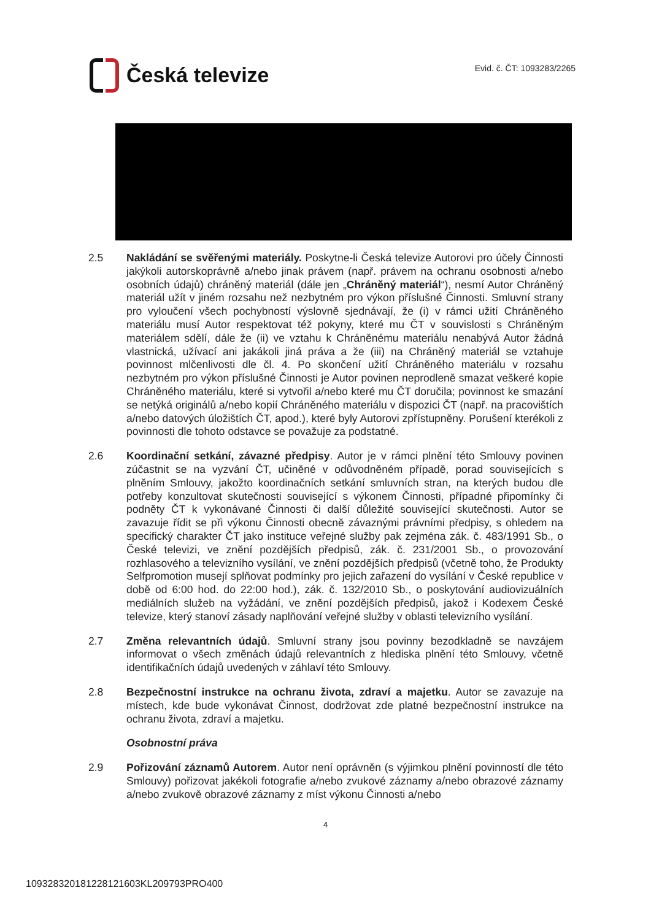Česká televize
Evid. č. ČT: 1093283/2265
2.5 Nakládání se svěřenými materiály. Poskytne-li Česká televize Autorovi pro účely Činnosti jakýkoli autorskoprávně a/nebo jinak právem (např. právem na ochranu osobnosti a/nebo osobních údajů) chráněný materiál (dále jen „Chráněný materiál“), nesmí Autor Chráněný materiál užít v jiném rozsahu než nezbytném pro výkon příslušné Činnosti. Smluvní strany pro vyloučení všech pochybností výslovně sjednávají, že (i) v rámci užití Chráněného materiálu musí Autor respektovat též pokyny, které mu ČT v souvislosti s Chráněným materiálem sdělí, dále že (ii) ve vztahu k Chráněnému materiálu nenabývá Autor žádná vlastnická, užívací ani jakákoli jiná práva a že (iii) na Chráněný materiál se vztahuje povinnost mlčenlivosti dle čl. 4. Po skončení užití Chráněného materiálu v rozsahu nezbytném pro výkon příslušné Činnosti je Autor povinen neprodleně smazat veškeré kopie Chráněného materiálu, které si vytvořil a/nebo které mu ČT doručila; povinnost ke smazání se netýká originálů a/nebo kopií Chráněného materiálu v dispozici ČT (např. na pracovištích a/nebo datových úložištích ČT, apod.), které byly Autorovi zpřístupněny. Porušení kterékoli z povinnosti dle tohoto odstavce se považuje za podstatné.
2.6 Koordinační setkání, závazné předpisy. Autor je v rámci plnění této Smlouvy povinen zúčastnit se na vyzvání ČT, učiněné v odůvodněném případě, porad souvisejících s plněním Smlouvy, jakožto koordinačních setkání smluvních stran, na kterých budou dle potřeby konzultovat skutečnosti související s výkonem Činnosti, případné připomínky či podněty ČT k vykonávané Činnosti či další důležité související skutečnosti. Autor se zavazuje řídit se při výkonu Činnosti obecně závaznými právními předpisy, s ohledem na specifický charakter ČT jako instituce veřejné služby pak zejména zák. č. 483/1991 Sb., o České televizi, ve znění pozdějších předpisů, zák. č. 231/2001 Sb., o provozování rozhlasového a televizního vysílání, ve znění pozdějších předpisů (včetně toho, že Produkty Selfpromotion musejí splňovat podmínky pro jejich zařazení do vysílání v České republice v době od 6:00 hod. do 22:00 hod.), zák. č. 132/2010 Sb., o poskytování audiovizuálních mediálních služeb na vyžádání, ve znění pozdějších předpisů, jakož i Kodexem České televize, který stanoví zásady naplňování veřejné služby v oblasti televizního vysílání.
2.7 Změna relevantních údajů. Smluvní strany jsou povinny bezodkladně se navzájem informovat o všech změnách údajů relevantních z hlediska plnění této Smlouvy, včetně identifikačních údajů uvedených v záhlaví této Smlouvy.
2.8 Bezpečnostní instrukce na ochranu života, zdraví a majetku. Autor se zavazuje na místech, kde bude vykonávat Činnost, dodržovat zde platné bezpečnostní instrukce na ochranu života, zdraví a majetku.
Osobnostní práva
2.9 Pořizování záznamů Autorem. Autor není oprávněn (s výjimkou plnění povinností dle této Smlouvy) pořizovat jakékoli fotografie a/nebo zvukové záznamy a/nebo obrazové záznamy a/nebo zvukově obrazové záznamy z míst výkonu Činnosti a/nebo
4
1093283201812281216​03KL209793PRO400